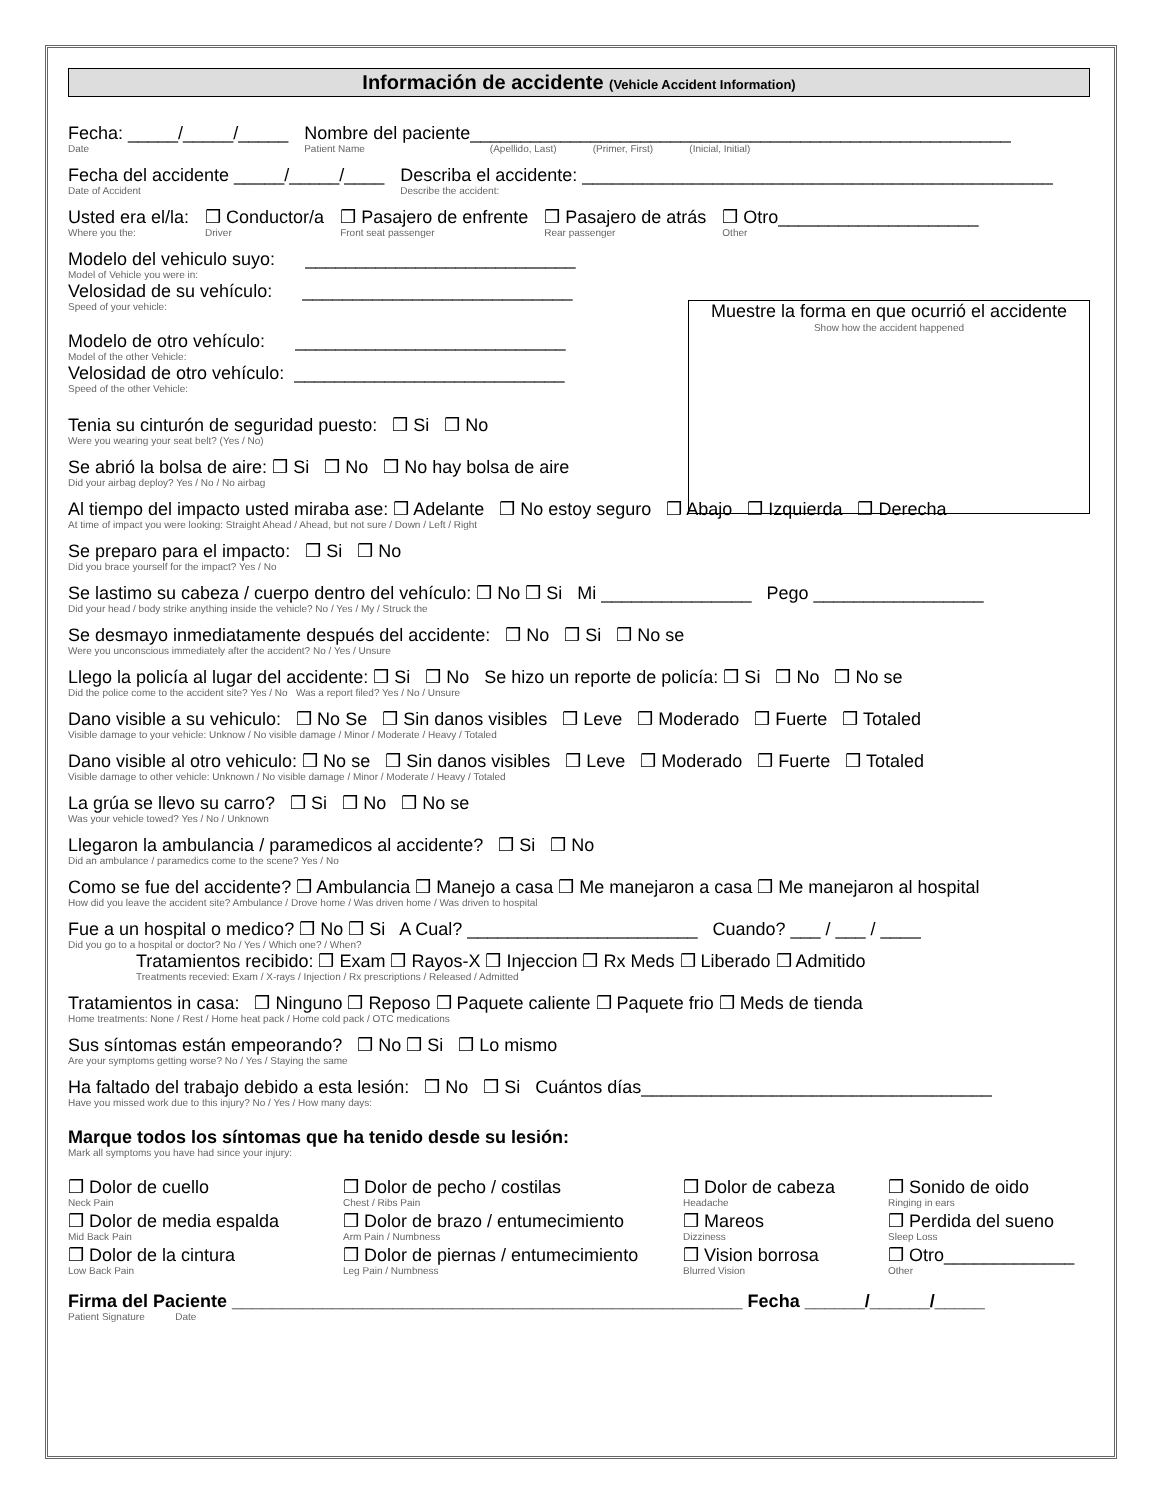Información de accidente (Vehicle Accident Information)
Fecha: _____/_____/_____
Date
Nombre del paciente______________________________________________________
Patient Name (Apellido, Last) (Primer, First) (Inicial, Initial)
Fecha del accidente _____/_____/____
Date of Accident
Describa el accidente: _______________________________________________
Describe the accident:
Usted era el/la:
Where you the:
❒ Conductor/a
Driver
❒ Pasajero de enfrente
Front seat passenger
❒ Pasajero de atrás
Rear passenger
❒ Otro____________________
Other
Modelo del vehiculo suyo: ___________________________
Model of Vehicle you were in:
Velosidad de su vehículo: ___________________________
Speed of your vehicle:
Modelo de otro vehículo: ___________________________
Model of the other Vehicle:
Velosidad de otro vehículo: ___________________________
Speed of the other Vehicle:
Muestre la forma en que ocurrió el accidente
Show how the accident happened
Tenia su cinturón de seguridad puesto: ❒ Si ❒ No
Were you wearing your seat belt? (Yes / No)
Se abrió la bolsa de aire: ❒ Si ❒ No ❒ No hay bolsa de aire
Did your airbag deploy? Yes / No / No airbag
Al tiempo del impacto usted miraba ase: ❒ Adelante ❒ No estoy seguro ❒ Abajo ❒ Izquierda ❒ Derecha
At time of impact you were looking: Straight Ahead / Ahead, but not sure / Down / Left / Right
Se preparo para el impacto: ❒ Si ❒ No
Did you brace yourself for the impact? Yes / No
Se lastimo su cabeza / cuerpo dentro del vehículo: ❒ No ❒ Si Mi _______________ Pego _________________
Did your head / body strike anything inside the vehicle? No / Yes / My / Struck the
Se desmayo inmediatamente después del accidente: ❒ No ❒ Si ❒ No se
Were you unconscious immediately after the accident? No / Yes / Unsure
Llego la policía al lugar del accidente: ❒ Si ❒ No Se hizo un reporte de policía: ❒ Si ❒ No ❒ No se
Did the police come to the accident site? Yes / No Was a report filed? Yes / No / Unsure
Dano visible a su vehiculo: ❒ No Se ❒ Sin danos visibles ❒ Leve ❒ Moderado ❒ Fuerte ❒ Totaled
Visible damage to your vehicle: Unknow / No visible damage / Minor / Moderate / Heavy / Totaled
Dano visible al otro vehiculo: ❒ No se ❒ Sin danos visibles ❒ Leve ❒ Moderado ❒ Fuerte ❒ Totaled
Visible damage to other vehicle: Unknown / No visible damage / Minor / Moderate / Heavy / Totaled
La grúa se llevo su carro? ❒ Si ❒ No ❒ No se
Was your vehicle towed? Yes / No / Unknown
Llegaron la ambulancia / paramedicos al accidente? ❒ Si ❒ No
Did an ambulance / paramedics come to the scene? Yes / No
Como se fue del accidente? ❒ Ambulancia ❒ Manejo a casa ❒ Me manejaron a casa ❒ Me manejaron al hospital
How did you leave the accident site? Ambulance / Drove home / Was driven home / Was driven to hospital
Fue a un hospital o medico? ❒ No ❒ Si A Cual? _______________________ Cuando? ___ / ___ / ____
Did you go to a hospital or doctor? No / Yes / Which one? / When?
Tratamientos recibido: ❒ Exam ❒ Rayos-X ❒ Injeccion ❒ Rx Meds ❒ Liberado ❒ Admitido
Treatments recevied: Exam / X-rays / Injection / Rx prescriptions / Released / Admitted
Tratamientos in casa: ❒ Ninguno ❒ Reposo ❒ Paquete caliente ❒ Paquete frio ❒ Meds de tienda
Home treatments: None / Rest / Home heat pack / Home cold pack / OTC medications
Sus síntomas están empeorando? ❒ No ❒ Si ❒ Lo mismo
Are your symptoms getting worse? No / Yes / Staying the same
Ha faltado del trabajo debido a esta lesión: ❒ No ❒ Si Cuántos días___________________________________
Have you missed work due to this injury? No / Yes / How many days:
Marque todos los síntomas que ha tenido desde su lesión:
Mark all symptoms you have had since your injury:
❒ Dolor de cuello
Neck Pain
❒ Dolor de pecho / costilas
Chest / Ribs Pain
❒ Dolor de cabeza
Headache
❒ Sonido de oido
Ringing in ears
❒ Dolor de media espalda
Mid Back Pain
❒ Dolor de brazo / entumecimiento
Arm Pain / Numbness
❒ Mareos
Dizziness
❒ Perdida del sueno
Sleep Loss
❒ Dolor de la cintura
Low Back Pain
❒ Dolor de piernas / entumecimiento
Leg Pain / Numbness
❒ Vision borrosa
Blurred Vision
❒ Otro_____________
Other
Firma del Paciente ___________________________________________________ Fecha ______/______/_____
Patient Signature Date